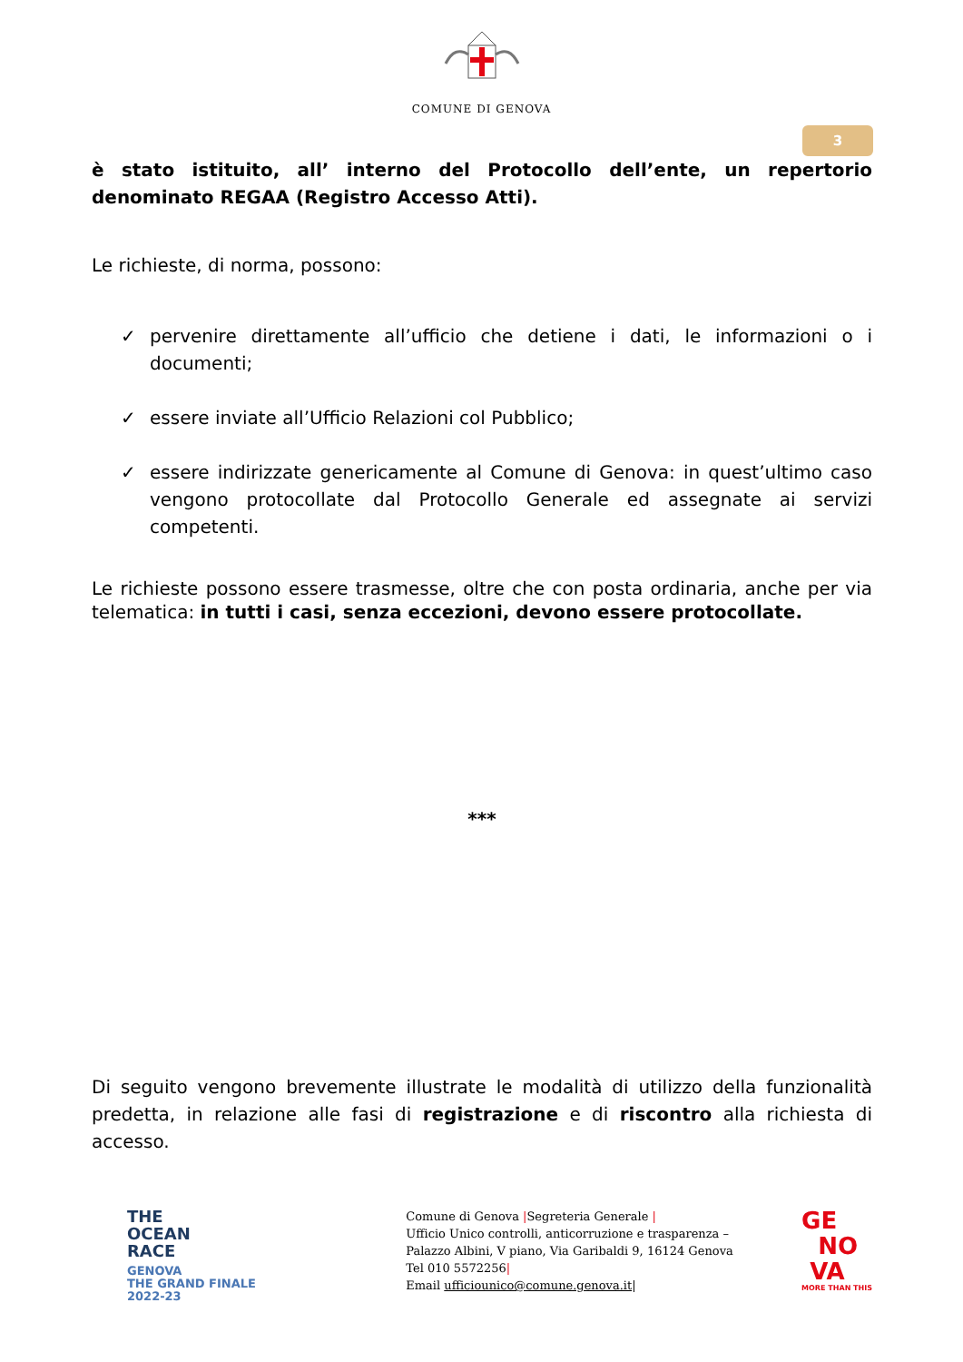COMUNE DI GENOVA
3
è stato istituito, all’ interno del Protocollo dell’ente, un repertorio denominato REGAA (Registro Accesso Atti).
Le richieste, di norma, possono:
✓ pervenire direttamente all’ufficio che detiene i dati, le informazioni o i documenti;
✓ essere inviate all’Ufficio Relazioni col Pubblico;
✓ essere indirizzate genericamente al Comune di Genova: in quest’ultimo caso vengono protocollate dal Protocollo Generale ed assegnate ai servizi competenti.
Le richieste possono essere trasmesse, oltre che con posta ordinaria, anche per via telematica: in tutti i casi, senza eccezioni, devono essere protocollate.
***
Di seguito vengono brevemente illustrate le modalità di utilizzo della funzionalità predetta, in relazione alle fasi di registrazione e di riscontro alla richiesta di accesso.
THE
OCEAN
RACE
GENOVA
THE GRAND FINALE
2022-23
Comune di Genova |Segreteria Generale |
Ufficio Unico controlli, anticorruzione e trasparenza –
Palazzo Albini, V piano, Via Garibaldi 9, 16124 Genova
Tel 010 5572256|
Email ufficiounico@comune.genova.it|
GE
NO
VA
MORE THAN THIS